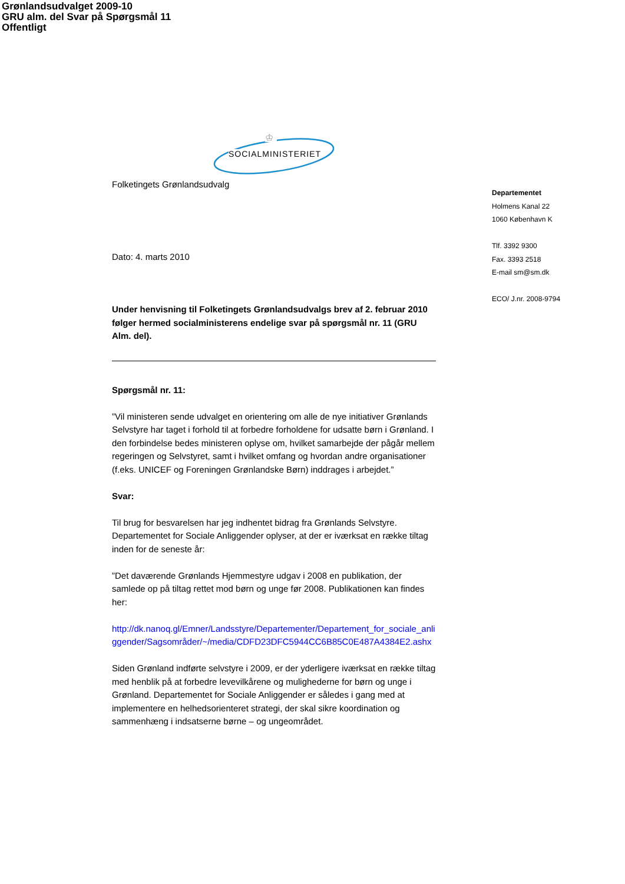Grønlandsudvalget 2009-10
GRU alm. del Svar på Spørgsmål 11
Offentligt
♔
SOCIALMINISTERIET
Folketingets Grønlandsudvalg
Dato: 4. marts 2010
Under henvisning til Folketingets Grønlandsudvalgs brev af 2. februar 2010 følger hermed socialministerens endelige svar på spørgsmål nr. 11 (GRU Alm. del).
Spørgsmål nr. 11:
”Vil ministeren sende udvalget en orientering om alle de nye initiativer Grønlands Selvstyre har taget i forhold til at forbedre forholdene for udsatte børn i Grønland. I den forbindelse bedes ministeren oplyse om, hvilket samarbejde der pågår mellem regeringen og Selvstyret, samt i hvilket omfang og hvordan andre organisationer (f.eks. UNICEF og Foreningen Grønlandske Børn) inddrages i arbejdet.”
Svar:
Til brug for besvarelsen har jeg indhentet bidrag fra Grønlands Selvstyre. Departementet for Sociale Anliggender oplyser, at der er iværksat en række tiltag inden for de seneste år:
”Det daværende Grønlands Hjemmestyre udgav i 2008 en publikation, der samlede op på tiltag rettet mod børn og unge før 2008. Publikationen kan findes her:
http://dk.nanoq.gl/Emner/Landsstyre/Departementer/Departement_for_sociale_anliggender/Sagsområder/~/media/CDFD23DFC5944CC6B85C0E487A4384E2.ashx
Siden Grønland indførte selvstyre i 2009, er der yderligere iværksat en række tiltag med henblik på at forbedre levevilkårene og mulighederne for børn og unge i Grønland. Departementet for Sociale Anliggender er således i gang med at implementere en helhedsorienteret strategi, der skal sikre koordination og sammenhæng i indsatserne børne – og ungeområdet.
Departementet
Holmens Kanal 22
1060 København K
Tlf. 3392 9300
Fax. 3393 2518
E-mail sm@sm.dk
ECO/ J.nr. 2008-9794